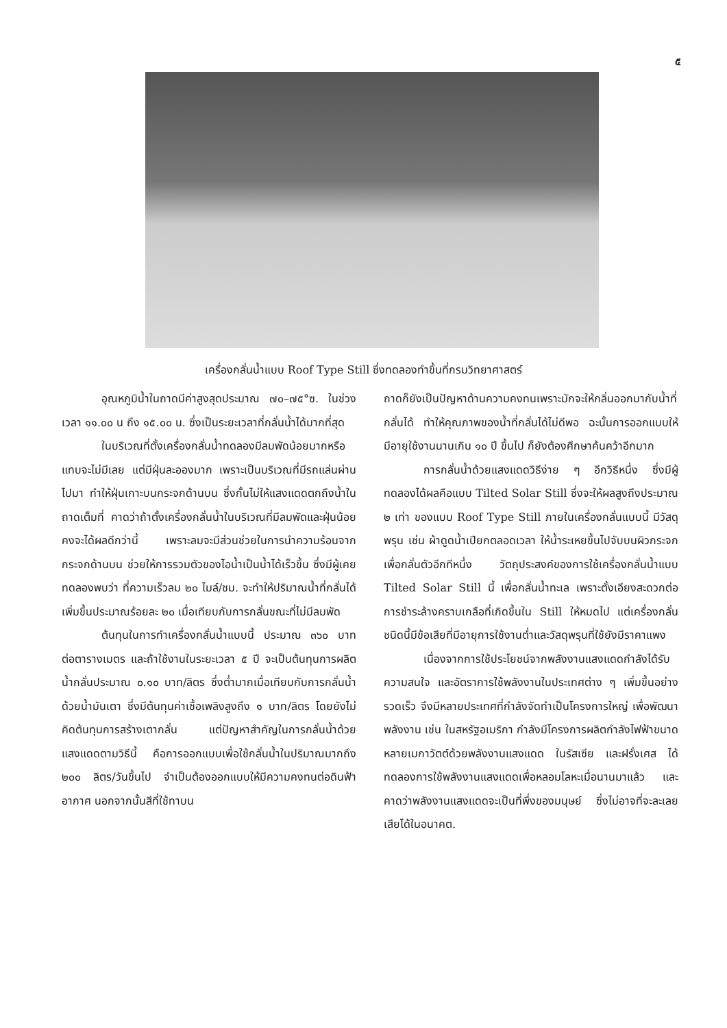๕
เครื่องกลั่นน้ำแบบ Roof Type Still ซึ่งทดลองทำขึ้นที่กรมวิทยาศาสตร์
อุณหภูมิน้ำในถาดมีค่าสูงสุดประมาณ ๗๐–๗๕°ซ. ในช่วงเวลา ๑๑.๐๐ น ถึง ๑๕.๐๐ น. ซึ่งเป็นระยะเวลาที่กลั่นน้ำได้มากที่สุด
ในบริเวณที่ตั้งเครื่องกลั่นน้ำทดลองมีลมพัดน้อยมากหรือแทบจะไม่มีเลย แต่มีฝุ่นละอองมาก เพราะเป็นบริเวณที่มีรถแล่นผ่านไปมา ทำให้ฝุ่นเกาะบนกระจกด้านบน ซึ่งกั้นไม่ให้แสงแดดตกถึงน้ำในถาดเต็มที่ คาดว่าถ้าตั้งเครื่องกลั่นน้ำในบริเวณที่มีลมพัดและฝุ่นน้อย คงจะได้ผลดีกว่านี้ เพราะลมจะมีส่วนช่วยในการนำความร้อนจากกระจกด้านบน ช่วยให้การรวมตัวของไอน้ำเป็นน้ำได้เร็วขึ้น ซึ่งมีผู้เคยทดลองพบว่า ที่ความเร็วลม ๒๐ ไมล์/ชม. จะทำให้ปริมาณน้ำที่กลั่นได้เพิ่มขึ้นประมาณร้อยละ ๒๐ เมื่อเทียบกับการกลั่นขณะที่ไม่มีลมพัด
ต้นทุนในการทำเครื่องกลั่นน้ำแบบนี้ ประมาณ ๓๖๐ บาท ต่อตารางเมตร และถ้าใช้งานในระยะเวลา ๕ ปี จะเป็นต้นทุนการผลิตน้ำกลั่นประมาณ ๐.๑๐ บาท/ลิตร ซึ่งต่ำมากเมื่อเทียบกับการกลั่นน้ำด้วยน้ำมันเตา ซึ่งมีต้นทุนค่าเชื้อเพลิงสูงถึง ๑ บาท/ลิตร โดยยังไม่คิดต้นทุนการสร้างเตากลั่น แต่ปัญหาสำคัญในการกลั่นน้ำด้วยแสงแดดตามวิธีนี้ คือการออกแบบเพื่อใช้กลั่นน้ำในปริมาณมากถึง ๒๐๐ ลิตร/วันขึ้นไป จำเป็นต้องออกแบบให้มีความคงทนต่อดินฟ้าอากาศ นอกจากนั้นสีที่ใช้ทาบน
ถาดก็ยังเป็นปัญหาด้านความคงทนเพราะมักจะให้กลิ่นออกมากับน้ำที่กลั่นได้ ทำให้คุณภาพของน้ำที่กลั่นได้ไม่ดีพอ ฉะนั้นการออกแบบให้มีอายุใช้งานนานเกิน ๑๐ ปี ขึ้นไป ก็ยังต้องศึกษาค้นคว้าอีกมาก
การกลั่นน้ำด้วยแสงแดดวิธีง่าย ๆ อีกวิธีหนึ่ง ซึ่งมีผู้ทดลองได้ผลคือแบบ Tilted Solar Still ซึ่งจะให้ผลสูงถึงประมาณ ๒ เท่า ของแบบ Roof Type Still ภายในเครื่องกลั่นแบบนี้ มีวัสดุพรุน เช่น ผ้าดูดน้ำเปียกตลอดเวลา ให้น้ำระเหยขึ้นไปจับบนผิวกระจก เพื่อกลั่นตัวอีกทีหนึ่ง วัตถุประสงค์ของการใช้เครื่องกลั่นน้ำแบบ Tilted Solar Still นี้ เพื่อกลั่นน้ำทะเล เพราะตั้งเอียงสะดวกต่อการชำระล้างคราบเกลือที่เกิดขึ้นใน Still ให้หมดไป แต่เครื่องกลั่นชนิดนี้มีข้อเสียที่มีอายุการใช้งานต่ำและวัสดุพรุนที่ใช้ยังมีราคาแพง
เนื่องจากการใช้ประโยชน์จากพลังงานแสงแดดกำลังได้รับความสนใจ และอัตราการใช้พลังงานในประเทศต่าง ๆ เพิ่มขึ้นอย่างรวดเร็ว จึงมีหลายประเทศที่กำลังจัดทำเป็นโครงการใหญ่ เพื่อพัฒนาพลังงาน เช่น ในสหรัฐอเมริกา กำลังมีโครงการผลิตกำลังไฟฟ้าขนาดหลายเมกาวัตต์ด้วยพลังงานแสงแดด ในรัสเซีย และฝรั่งเศส ได้ทดลองการใช้พลังงานแสงแดดเพื่อหลอมโลหะเมื่อนานมาแล้ว และคาดว่าพลังงานแสงแดดจะเป็นที่พึ่งของมนุษย์ ซึ่งไม่อาจที่จะละเลยเสียได้ในอนาคต.